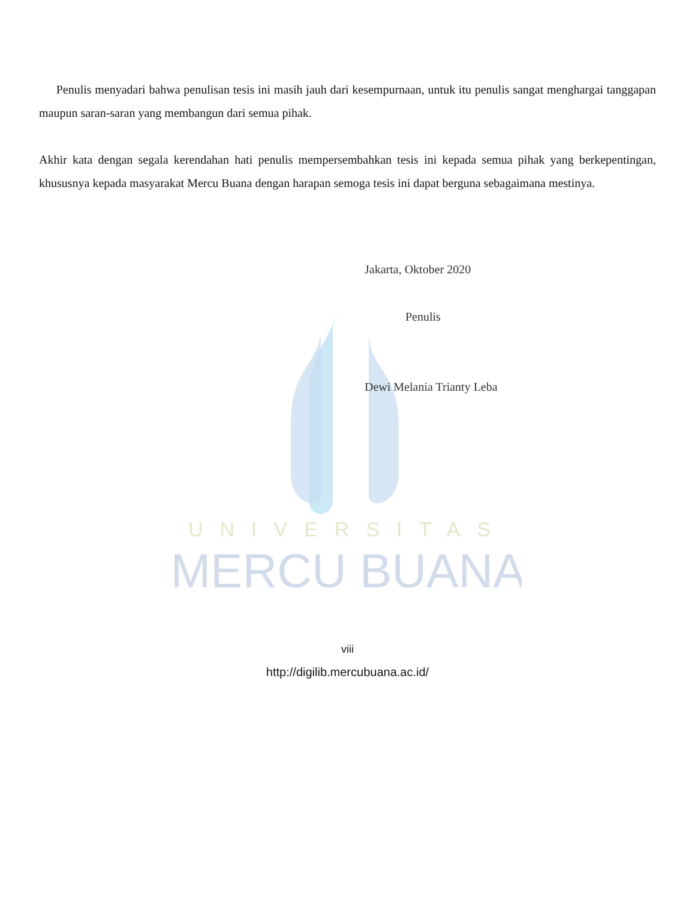UNIVERSITAS
MERCU BUANA
Penulis menyadari bahwa penulisan tesis ini masih jauh dari kesempurnaan, untuk itu penulis sangat menghargai tanggapan maupun saran-saran yang membangun dari semua pihak.
Akhir kata dengan segala kerendahan hati penulis mempersembahkan tesis ini kepada semua pihak yang berkepentingan, khususnya kepada masyarakat Mercu Buana dengan harapan semoga tesis ini dapat berguna sebagaimana mestinya.
Jakarta, Oktober 2020
Penulis
Dewi Melania Trianty Leba
viii
http://digilib.mercubuana.ac.id/